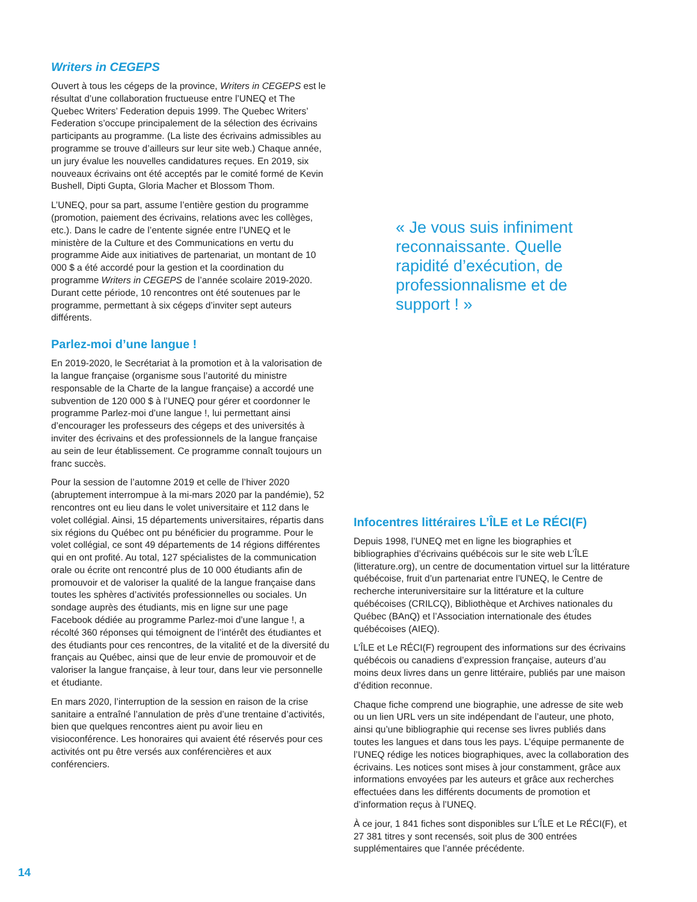Writers in CEGEPS
Ouvert à tous les cégeps de la province, Writers in CEGEPS est le résultat d’une collaboration fructueuse entre l’UNEQ et The Quebec Writers’ Federation depuis 1999. The Quebec Writers’ Federation s’occupe principalement de la sélection des écrivains participants au programme. (La liste des écrivains admissibles au programme se trouve d’ailleurs sur leur site web.) Chaque année, un jury évalue les nouvelles candidatures reçues. En 2019, six nouveaux écrivains ont été acceptés par le comité formé de Kevin Bushell, Dipti Gupta, Gloria Macher et Blossom Thom.
L’UNEQ, pour sa part, assume l’entière gestion du programme (promotion, paiement des écrivains, relations avec les collèges, etc.). Dans le cadre de l’entente signée entre l’UNEQ et le ministère de la Culture et des Communications en vertu du programme Aide aux initiatives de partenariat, un montant de 10 000 $ a été accordé pour la gestion et la coordination du programme Writers in CEGEPS de l’année scolaire 2019-2020. Durant cette période, 10 rencontres ont été soutenues par le programme, permettant à six cégeps d’inviter sept auteurs différents.
Parlez-moi d’une langue !
En 2019-2020, le Secrétariat à la promotion et à la valorisation de la langue française (organisme sous l’autorité du ministre responsable de la Charte de la langue française) a accordé une subvention de 120 000 $ à l’UNEQ pour gérer et coordonner le programme Parlez-moi d’une langue !, lui permettant ainsi d’encourager les professeurs des cégeps et des universités à inviter des écrivains et des professionnels de la langue française au sein de leur établissement. Ce programme connaît toujours un franc succès.
Pour la session de l’automne 2019 et celle de l’hiver 2020 (abruptement interrompue à la mi-mars 2020 par la pandémie), 52 rencontres ont eu lieu dans le volet universitaire et 112 dans le volet collégial. Ainsi, 15 départements universitaires, répartis dans six régions du Québec ont pu bénéficier du programme. Pour le volet collégial, ce sont 49 départements de 14 régions différentes qui en ont profité. Au total, 127 spécialistes de la communication orale ou écrite ont rencontré plus de 10 000 étudiants afin de promouvoir et de valoriser la qualité de la langue française dans toutes les sphères d’activités professionnelles ou sociales. Un sondage auprès des étudiants, mis en ligne sur une page Facebook dédiée au programme Parlez-moi d’une langue !, a récolté 360 réponses qui témoignent de l’intérêt des étudiantes et des étudiants pour ces rencontres, de la vitalité et de la diversité du français au Québec, ainsi que de leur envie de promouvoir et de valoriser la langue française, à leur tour, dans leur vie personnelle et étudiante.
En mars 2020, l’interruption de la session en raison de la crise sanitaire a entraîné l’annulation de près d’une trentaine d’activités, bien que quelques rencontres aient pu avoir lieu en visioconférence. Les honoraires qui avaient été réservés pour ces activités ont pu être versés aux conférencières et aux conférenciers.
« Je vous suis infiniment reconnaissante. Quelle rapidité d’exécution, de professionnalisme et de support ! »
Infocentres littéraires L’ÎLE et Le RÉCI(F)
Depuis 1998, l’UNEQ met en ligne les biographies et bibliographies d’écrivains québécois sur le site web L’ÎLE (litterature.org), un centre de documentation virtuel sur la littérature québécoise, fruit d’un partenariat entre l’UNEQ, le Centre de recherche interuniversitaire sur la littérature et la culture québécoises (CRILCQ), Bibliothèque et Archives nationales du Québec (BAnQ) et l’Association internationale des études québécoises (AIEQ).
L’ÎLE et Le RÉCI(F) regroupent des informations sur des écrivains québécois ou canadiens d’expression française, auteurs d’au moins deux livres dans un genre littéraire, publiés par une maison d’édition reconnue.
Chaque fiche comprend une biographie, une adresse de site web ou un lien URL vers un site indépendant de l’auteur, une photo, ainsi qu’une bibliographie qui recense ses livres publiés dans toutes les langues et dans tous les pays. L’équipe permanente de l’UNEQ rédige les notices biographiques, avec la collaboration des écrivains. Les notices sont mises à jour constamment, grâce aux informations envoyées par les auteurs et grâce aux recherches effectuées dans les différents documents de promotion et d’information reçus à l’UNEQ.
À ce jour, 1 841 fiches sont disponibles sur L’ÎLE et Le RÉCI(F), et 27 381 titres y sont recensés, soit plus de 300 entrées supplémentaires que l’année précédente.
14